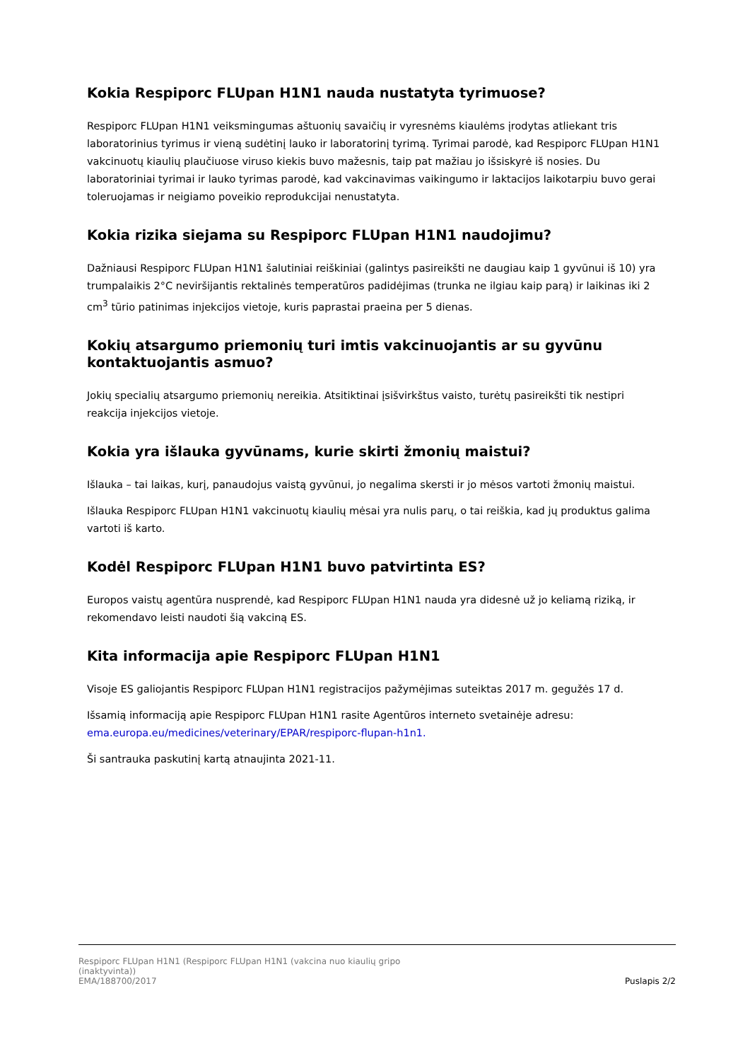Kokia Respiporc FLUpan H1N1 nauda nustatyta tyrimuose?
Respiporc FLUpan H1N1 veiksmingumas aštuonių savaičių ir vyresnėms kiaulėms įrodytas atliekant tris laboratorinius tyrimus ir vieną sudėtinį lauko ir laboratorinį tyrimą. Tyrimai parodė, kad Respiporc FLUpan H1N1 vakcinuotų kiaulių plaučiuose viruso kiekis buvo mažesnis, taip pat mažiau jo išsiskyrė iš nosies. Du laboratoriniai tyrimai ir lauko tyrimas parodė, kad vakcinavimas vaikingumo ir laktacijos laikotarpiu buvo gerai toleruojamas ir neigiamo poveikio reprodukcijai nenustatyta.
Kokia rizika siejama su Respiporc FLUpan H1N1 naudojimu?
Dažniausi Respiporc FLUpan H1N1 šalutiniai reiškiniai (galintys pasireikšti ne daugiau kaip 1 gyvūnui iš 10) yra trumpalaikis 2°C neviršijantis rektalinės temperatūros padidėjimas (trunka ne ilgiau kaip parą) ir laikinas iki 2 cm<sup>3</sup> tūrio patinimas injekcijos vietoje, kuris paprastai praeina per 5 dienas.
Kokių atsargumo priemonių turi imtis vakcinuojantis ar su gyvūnu kontaktuojantis asmuo?
Jokių specialių atsargumo priemonių nereikia. Atsitiktinai įsišvirkštus vaisto, turėtų pasireikšti tik nestipri reakcija injekcijos vietoje.
Kokia yra išlauka gyvūnams, kurie skirti žmonių maistui?
Išlauka – tai laikas, kurį, panaudojus vaistą gyvūnui, jo negalima skersti ir jo mėsos vartoti žmonių maistui.
Išlauka Respiporc FLUpan H1N1 vakcinuotų kiaulių mėsai yra nulis parų, o tai reiškia, kad jų produktus galima vartoti iš karto.
Kodėl Respiporc FLUpan H1N1 buvo patvirtinta ES?
Europos vaistų agentūra nusprendė, kad Respiporc FLUpan H1N1 nauda yra didesnė už jo keliamą riziką, ir rekomendavo leisti naudoti šią vakciną ES.
Kita informacija apie Respiporc FLUpan H1N1
Visoje ES galiojantis Respiporc FLUpan H1N1 registracijos pažymėjimas suteiktas 2017 m. gegužės 17 d.
Išsamią informaciją apie Respiporc FLUpan H1N1 rasite Agentūros interneto svetainėje adresu: ema.europa.eu/medicines/veterinary/EPAR/respiporc-flupan-h1n1.
Ši santrauka paskutinį kartą atnaujinta 2021-11.
Respiporc FLUpan H1N1 (Respiporc FLUpan H1N1 (vakcina nuo kiaulių gripo
(inaktyvinta))
EMA/188700/2017
Puslapis 2/2